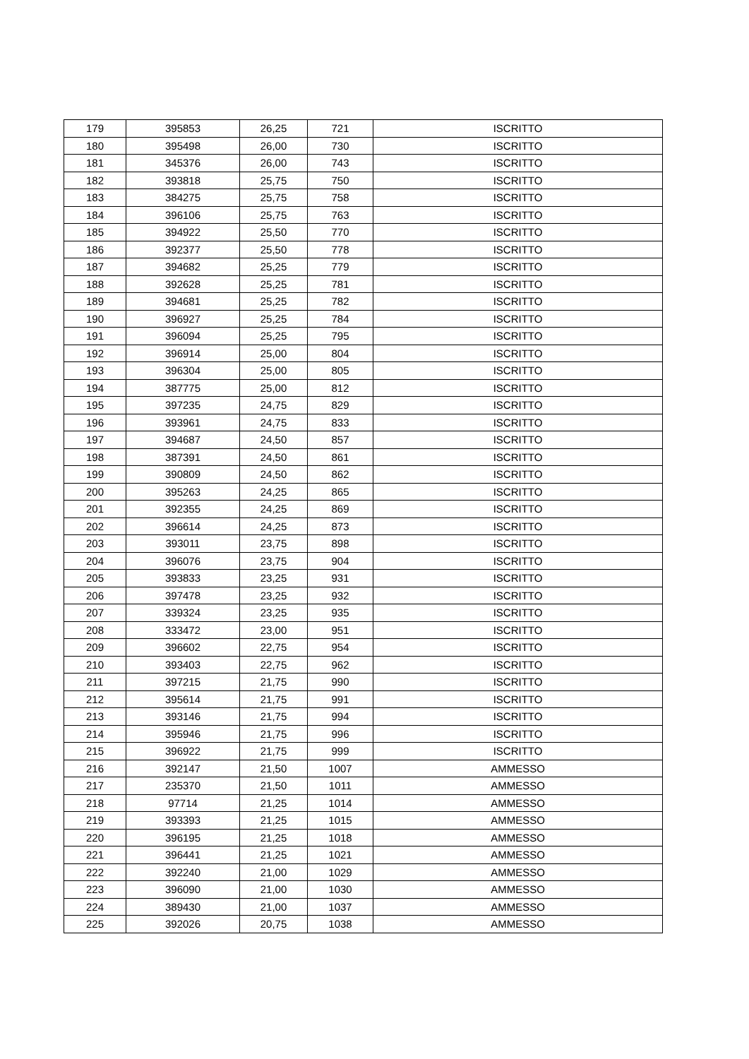| 179 | 395853 | 26,25 | 721 | ISCRITTO |
| 180 | 395498 | 26,00 | 730 | ISCRITTO |
| 181 | 345376 | 26,00 | 743 | ISCRITTO |
| 182 | 393818 | 25,75 | 750 | ISCRITTO |
| 183 | 384275 | 25,75 | 758 | ISCRITTO |
| 184 | 396106 | 25,75 | 763 | ISCRITTO |
| 185 | 394922 | 25,50 | 770 | ISCRITTO |
| 186 | 392377 | 25,50 | 778 | ISCRITTO |
| 187 | 394682 | 25,25 | 779 | ISCRITTO |
| 188 | 392628 | 25,25 | 781 | ISCRITTO |
| 189 | 394681 | 25,25 | 782 | ISCRITTO |
| 190 | 396927 | 25,25 | 784 | ISCRITTO |
| 191 | 396094 | 25,25 | 795 | ISCRITTO |
| 192 | 396914 | 25,00 | 804 | ISCRITTO |
| 193 | 396304 | 25,00 | 805 | ISCRITTO |
| 194 | 387775 | 25,00 | 812 | ISCRITTO |
| 195 | 397235 | 24,75 | 829 | ISCRITTO |
| 196 | 393961 | 24,75 | 833 | ISCRITTO |
| 197 | 394687 | 24,50 | 857 | ISCRITTO |
| 198 | 387391 | 24,50 | 861 | ISCRITTO |
| 199 | 390809 | 24,50 | 862 | ISCRITTO |
| 200 | 395263 | 24,25 | 865 | ISCRITTO |
| 201 | 392355 | 24,25 | 869 | ISCRITTO |
| 202 | 396614 | 24,25 | 873 | ISCRITTO |
| 203 | 393011 | 23,75 | 898 | ISCRITTO |
| 204 | 396076 | 23,75 | 904 | ISCRITTO |
| 205 | 393833 | 23,25 | 931 | ISCRITTO |
| 206 | 397478 | 23,25 | 932 | ISCRITTO |
| 207 | 339324 | 23,25 | 935 | ISCRITTO |
| 208 | 333472 | 23,00 | 951 | ISCRITTO |
| 209 | 396602 | 22,75 | 954 | ISCRITTO |
| 210 | 393403 | 22,75 | 962 | ISCRITTO |
| 211 | 397215 | 21,75 | 990 | ISCRITTO |
| 212 | 395614 | 21,75 | 991 | ISCRITTO |
| 213 | 393146 | 21,75 | 994 | ISCRITTO |
| 214 | 395946 | 21,75 | 996 | ISCRITTO |
| 215 | 396922 | 21,75 | 999 | ISCRITTO |
| 216 | 392147 | 21,50 | 1007 | AMMESSO |
| 217 | 235370 | 21,50 | 1011 | AMMESSO |
| 218 | 97714 | 21,25 | 1014 | AMMESSO |
| 219 | 393393 | 21,25 | 1015 | AMMESSO |
| 220 | 396195 | 21,25 | 1018 | AMMESSO |
| 221 | 396441 | 21,25 | 1021 | AMMESSO |
| 222 | 392240 | 21,00 | 1029 | AMMESSO |
| 223 | 396090 | 21,00 | 1030 | AMMESSO |
| 224 | 389430 | 21,00 | 1037 | AMMESSO |
| 225 | 392026 | 20,75 | 1038 | AMMESSO |